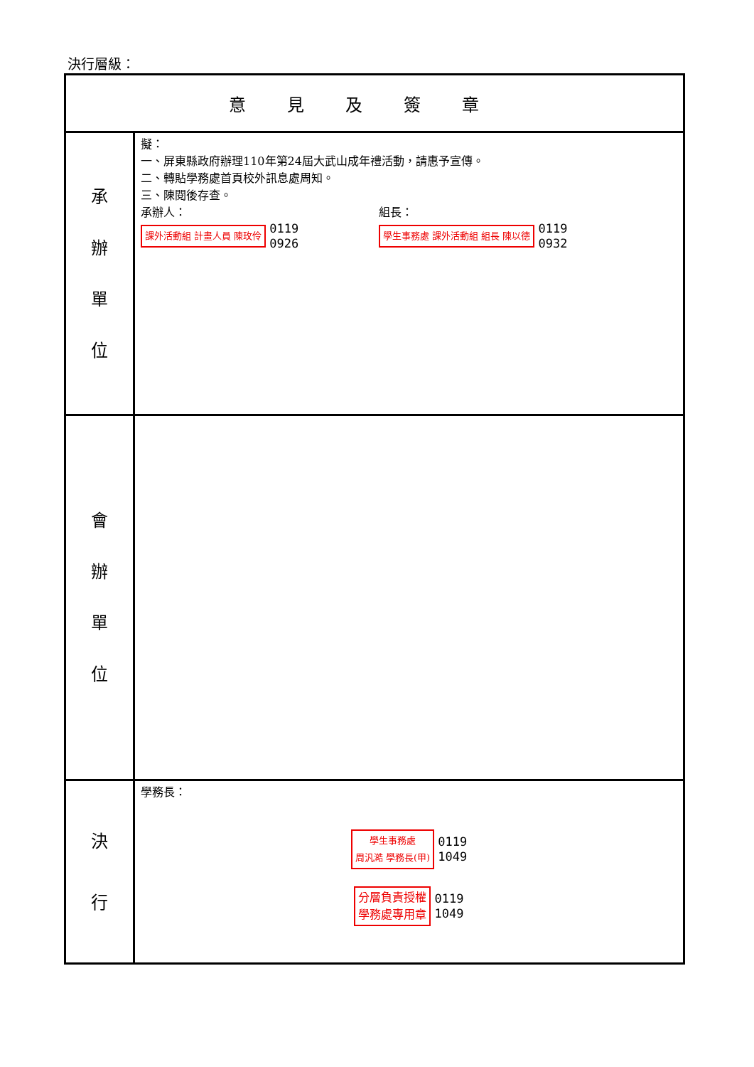決行層級：
| 意見及簽章 | |
| --- | --- |
| 承 辦 單 位 | 擬： 一、屏東縣政府辦理110年第24屆大武山成年禮活動，請惠予宣傳。 二、轉貼學務處首頁校外訊息處周知。 三、陳閱後存查。 承辦人： 課外活動組 計畫人員 陳玫伶 0119 0926 組長： 學生事務處 課外活動組 組長 陳以德 0119 0932 |
| 會 辦 單 位 | |
| 決 行 | 學務長： 學生事務處 周汎澔 學務長(甲) 0119 1049 分層負責授權 學務處專用章 0119 1049 |